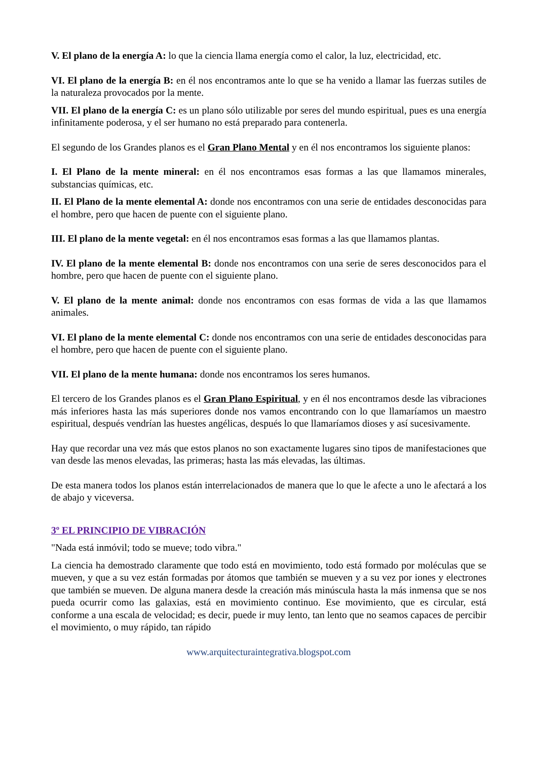V. El plano de la energía A: lo que la ciencia llama energía como el calor, la luz, electricidad, etc.
VI. El plano de la energía B: en él nos encontramos ante lo que se ha venido a llamar las fuerzas sutiles de la naturaleza provocados por la mente.
VII. El plano de la energía C: es un plano sólo utilizable por seres del mundo espiritual, pues es una energía infinitamente poderosa, y el ser humano no está preparado para contenerla.
El segundo de los Grandes planos es el Gran Plano Mental y en él nos encontramos los siguiente planos:
I. El Plano de la mente mineral: en él nos encontramos esas formas a las que llamamos minerales, substancias químicas, etc.
II. El Plano de la mente elemental A: donde nos encontramos con una serie de entidades desconocidas para el hombre, pero que hacen de puente con el siguiente plano.
III. El plano de la mente vegetal: en él nos encontramos esas formas a las que llamamos plantas.
IV. El plano de la mente elemental B: donde nos encontramos con una serie de seres desconocidos para el hombre, pero que hacen de puente con el siguiente plano.
V. El plano de la mente animal: donde nos encontramos con esas formas de vida a las que llamamos animales.
VI. El plano de la mente elemental C: donde nos encontramos con una serie de entidades desconocidas para el hombre, pero que hacen de puente con el siguiente plano.
VII. El plano de la mente humana: donde nos encontramos los seres humanos.
El tercero de los Grandes planos es el Gran Plano Espiritual, y en él nos encontramos desde las vibraciones más inferiores hasta las más superiores donde nos vamos encontrando con lo que llamaríamos un maestro espiritual, después vendrían las huestes angélicas, después lo que llamaríamos dioses y así sucesivamente.
Hay que recordar una vez más que estos planos no son exactamente lugares sino tipos de manifestaciones que van desde las menos elevadas, las primeras; hasta las más elevadas, las últimas.
De esta manera todos los planos están interrelacionados de manera que lo que le afecte a uno le afectará a los de abajo y viceversa.
3º EL PRINCIPIO DE VIBRACIÓN
"Nada está inmóvil; todo se mueve; todo vibra."
La ciencia ha demostrado claramente que todo está en movimiento, todo está formado por moléculas que se mueven, y que a su vez están formadas por átomos que también se mueven y a su vez por iones y electrones que también se mueven. De alguna manera desde la creación más minúscula hasta la más inmensa que se nos pueda ocurrir como las galaxias, está en movimiento continuo. Ese movimiento, que es circular, está conforme a una escala de velocidad; es decir, puede ir muy lento, tan lento que no seamos capaces de percibir el movimiento, o muy rápido, tan rápido
www.arquitecturaintegrativa.blogspot.com